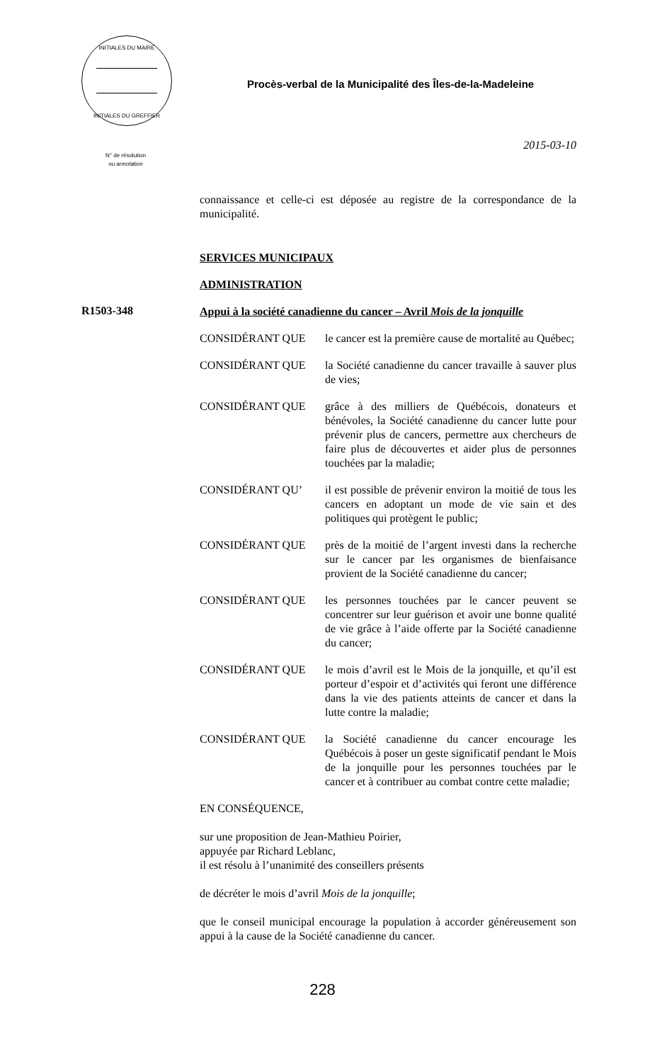INITIALES DU MAIRE
INITIALES DU GREFFIER
Procès-verbal de la Municipalité des Îles-de-la-Madeleine
2015-03-10
N° de résolution
ou annotation
R1503-348
connaissance et celle-ci est déposée au registre de la correspondance de la municipalité.
SERVICES MUNICIPAUX
ADMINISTRATION
Appui à la société canadienne du cancer – Avril Mois de la jonquille
CONSIDÉRANT QUE le cancer est la première cause de mortalité au Québec;
CONSIDÉRANT QUE la Société canadienne du cancer travaille à sauver plus de vies;
CONSIDÉRANT QUE grâce à des milliers de Québécois, donateurs et bénévoles, la Société canadienne du cancer lutte pour prévenir plus de cancers, permettre aux chercheurs de faire plus de découvertes et aider plus de personnes touchées par la maladie;
CONSIDÉRANT QU’ il est possible de prévenir environ la moitié de tous les cancers en adoptant un mode de vie sain et des politiques qui protègent le public;
CONSIDÉRANT QUE près de la moitié de l’argent investi dans la recherche sur le cancer par les organismes de bienfaisance provient de la Société canadienne du cancer;
CONSIDÉRANT QUE les personnes touchées par le cancer peuvent se concentrer sur leur guérison et avoir une bonne qualité de vie grâce à l’aide offerte par la Société canadienne du cancer;
CONSIDÉRANT QUE le mois d’avril est le Mois de la jonquille, et qu’il est porteur d’espoir et d’activités qui feront une différence dans la vie des patients atteints de cancer et dans la lutte contre la maladie;
CONSIDÉRANT QUE la Société canadienne du cancer encourage les Québécois à poser un geste significatif pendant le Mois de la jonquille pour les personnes touchées par le cancer et à contribuer au combat contre cette maladie;
EN CONSÉQUENCE,
sur une proposition de Jean-Mathieu Poirier,
appuyée par Richard Leblanc,
il est résolu à l’unanimité des conseillers présents
de décréter le mois d’avril Mois de la jonquille;
que le conseil municipal encourage la population à accorder généreusement son appui à la cause de la Société canadienne du cancer.
228